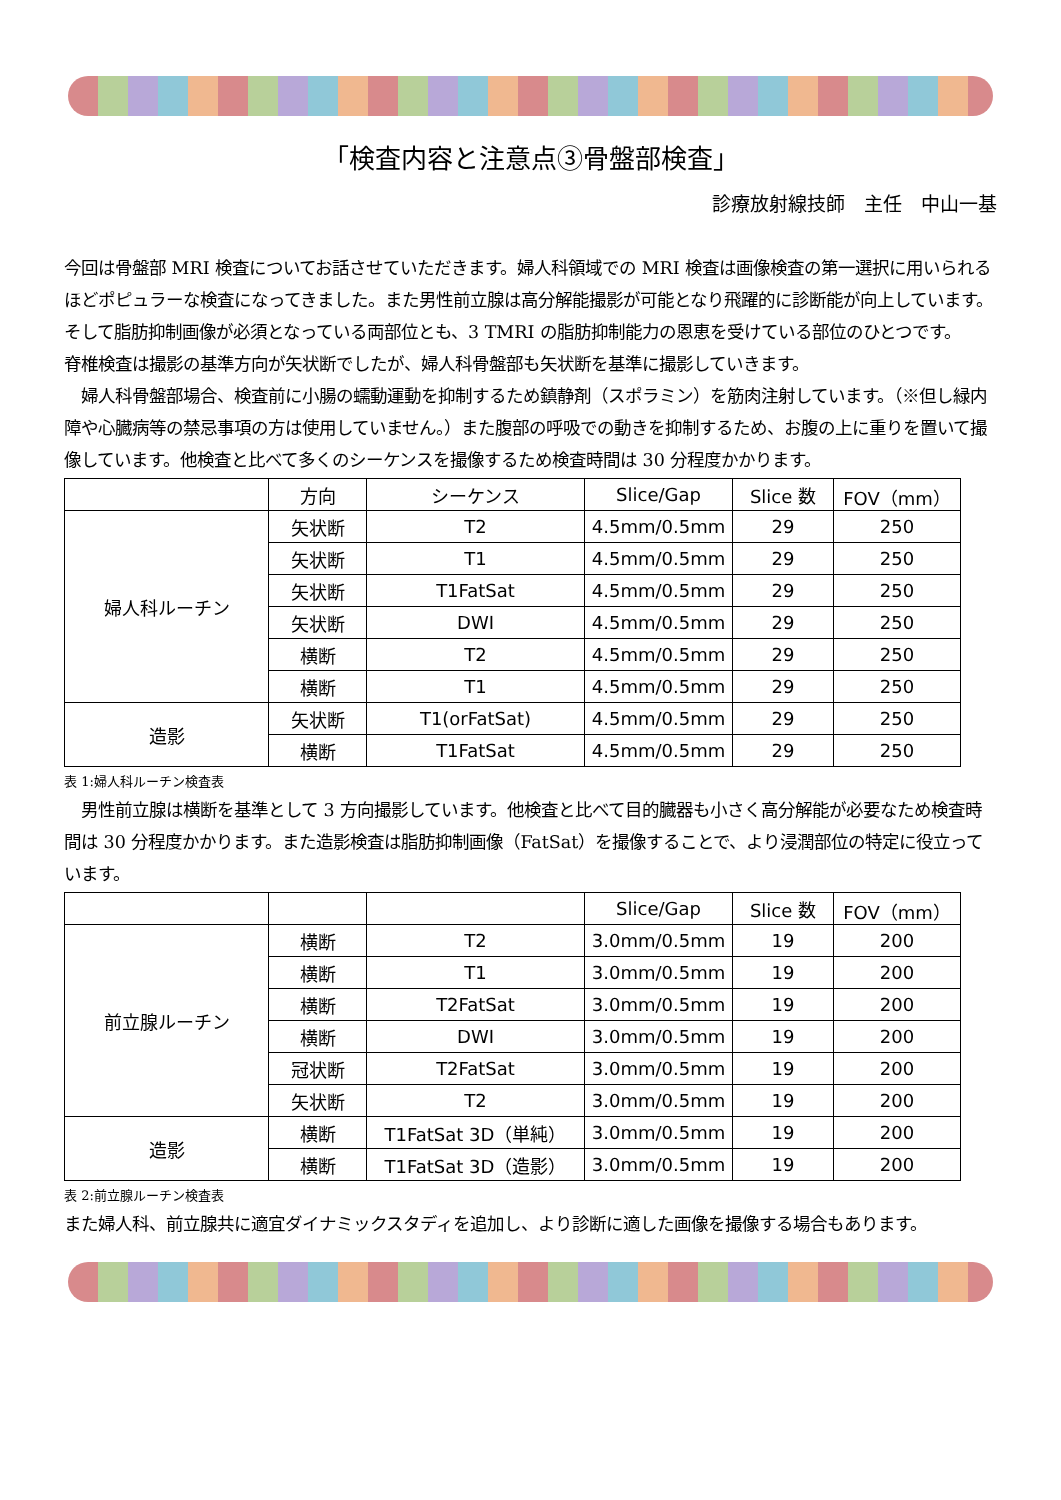「検査内容と注意点③骨盤部検査」
診療放射線技師　主任　中山一基
今回は骨盤部 MRI 検査についてお話させていただきます。婦人科領域での MRI 検査は画像検査の第一選択に用いられるほどポピュラーな検査になってきました。また男性前立腺は高分解能撮影が可能となり飛躍的に診断能が向上しています。そして脂肪抑制画像が必須となっている両部位とも、3 TMRI の脂肪抑制能力の恩恵を受けている部位のひとつです。
脊椎検査は撮影の基準方向が矢状断でしたが、婦人科骨盤部も矢状断を基準に撮影していきます。
　婦人科骨盤部場合、検査前に小腸の蠕動運動を抑制するため鎮静剤（スポラミン）を筋肉注射しています。（※但し緑内障や心臓病等の禁忌事項の方は使用していません。）また腹部の呼吸での動きを抑制するため、お腹の上に重りを置いて撮像しています。他検査と比べて多くのシーケンスを撮像するため検査時間は 30 分程度かかります。
| | 方向 | シーケンス | Slice/Gap | Slice 数 | FOV（mm） |
| --- | --- | --- | --- | --- | --- |
| 婦人科ルーチン | 矢状断 | T2 | 4.5mm/0.5mm | 29 | 250 |
| | 矢状断 | T1 | 4.5mm/0.5mm | 29 | 250 |
| | 矢状断 | T1FatSat | 4.5mm/0.5mm | 29 | 250 |
| | 矢状断 | DWI | 4.5mm/0.5mm | 29 | 250 |
| | 横断 | T2 | 4.5mm/0.5mm | 29 | 250 |
| | 横断 | T1 | 4.5mm/0.5mm | 29 | 250 |
| 造影 | 矢状断 | T1(orFatSat) | 4.5mm/0.5mm | 29 | 250 |
| | 横断 | T1FatSat | 4.5mm/0.5mm | 29 | 250 |
表 1:婦人科ルーチン検査表
　男性前立腺は横断を基準として 3 方向撮影しています。他検査と比べて目的臓器も小さく高分解能が必要なため検査時間は 30 分程度かかります。また造影検査は脂肪抑制画像（FatSat）を撮像することで、より浸潤部位の特定に役立っています。
| | | | Slice/Gap | Slice 数 | FOV（mm） |
| --- | --- | --- | --- | --- | --- |
| 前立腺ルーチン | 横断 | T2 | 3.0mm/0.5mm | 19 | 200 |
| | 横断 | T1 | 3.0mm/0.5mm | 19 | 200 |
| | 横断 | T2FatSat | 3.0mm/0.5mm | 19 | 200 |
| | 横断 | DWI | 3.0mm/0.5mm | 19 | 200 |
| | 冠状断 | T2FatSat | 3.0mm/0.5mm | 19 | 200 |
| | 矢状断 | T2 | 3.0mm/0.5mm | 19 | 200 |
| 造影 | 横断 | T1FatSat 3D（単純） | 3.0mm/0.5mm | 19 | 200 |
| | 横断 | T1FatSat 3D（造影） | 3.0mm/0.5mm | 19 | 200 |
表 2:前立腺ルーチン検査表
また婦人科、前立腺共に適宜ダイナミックスタディを追加し、より診断に適した画像を撮像する場合もあります。